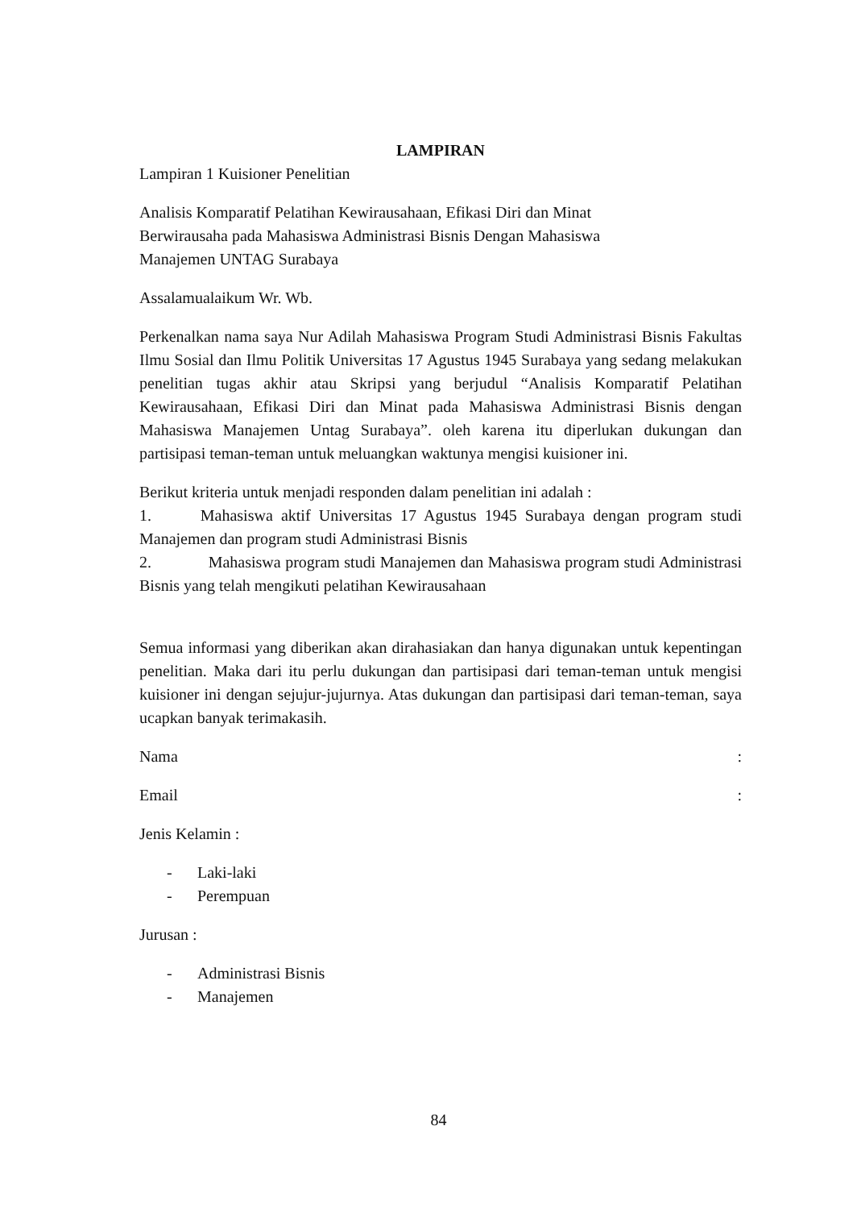LAMPIRAN
Lampiran 1 Kuisioner Penelitian
Analisis Komparatif Pelatihan Kewirausahaan, Efikasi Diri dan Minat
Berwirausaha pada Mahasiswa Administrasi Bisnis Dengan Mahasiswa
Manajemen UNTAG Surabaya
Assalamualaikum Wr. Wb.
Perkenalkan nama saya Nur Adilah Mahasiswa Program Studi Administrasi Bisnis Fakultas Ilmu Sosial dan Ilmu Politik Universitas 17 Agustus 1945 Surabaya yang sedang melakukan penelitian tugas akhir atau Skripsi yang berjudul “Analisis Komparatif Pelatihan Kewirausahaan, Efikasi Diri dan Minat pada Mahasiswa Administrasi Bisnis dengan Mahasiswa Manajemen Untag Surabaya”. oleh karena itu diperlukan dukungan dan partisipasi teman-teman untuk meluangkan waktunya mengisi kuisioner ini.
Berikut kriteria untuk menjadi responden dalam penelitian ini adalah :
1. Mahasiswa aktif Universitas 17 Agustus 1945 Surabaya dengan program studi Manajemen dan program studi Administrasi Bisnis
2. Mahasiswa program studi Manajemen dan Mahasiswa program studi Administrasi Bisnis yang telah mengikuti pelatihan Kewirausahaan
Semua informasi yang diberikan akan dirahasiakan dan hanya digunakan untuk kepentingan penelitian. Maka dari itu perlu dukungan dan partisipasi dari teman-teman untuk mengisi kuisioner ini dengan sejujur-jujurnya. Atas dukungan dan partisipasi dari teman-teman, saya ucapkan banyak terimakasih.
Nama :
Email :
Jenis Kelamin :
- Laki-laki
- Perempuan
Jurusan :
- Administrasi Bisnis
- Manajemen
84